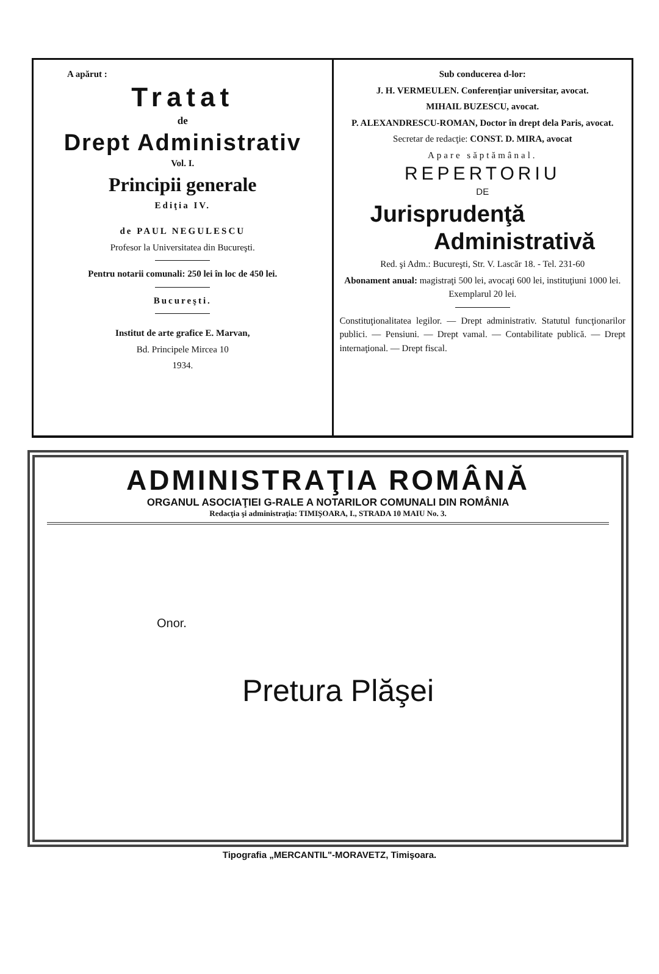A apărut :
Tratat
de
Drept Administrativ
Vol. I.
Principii generale
Ediţia IV.
de PAUL NEGULESCU
Profesor la Universitatea din Bucureşti.
Pentru notarii comunali: 250 lei în loc de 450 lei.
Bucureşti.
Institut de arte grafice E. Marvan,
Bd. Principele Mircea 10
1934.
Sub conducerea d-lor:
J. H. VERMEULEN. Conferenţiar universitar, avocat.
MIHAIL BUZESCU, avocat.
P. ALEXANDRESCU-ROMAN, Doctor în drept dela Paris, avocat.
Secretar de redacţie: CONST. D. MIRA, avocat
Apare săptămânal.
REPERTORIU
DE
Jurisprudenţă
Administrativă
Red. şi Adm.: Bucureşti, Str. V. Lascăr 18. - Tel. 231-60
Abonament anual: magistraţi 500 lei, avocaţi 600 lei, instituţiuni 1000 lei. Exemplarul 20 lei.
Constituţionalitatea legilor. — Drept administrativ. Statutul funcţionarilor publici. — Pensiuni. — Drept vamal. — Contabilitate publică. — Drept internaţional. — Drept fiscal.
ADMINISTRAŢIA ROMÂNĂ
ORGANUL ASOCIAŢIEI G-RALE A NOTARILOR COMUNALI DIN ROMÂNIA
Redacţia şi administraţia: TIMIŞOARA, I., STRADA 10 MAIU No. 3.
Onor.
Pretura Plăşei
Tipografia „MERCANTIL"-MORAVETZ, Timişoara.